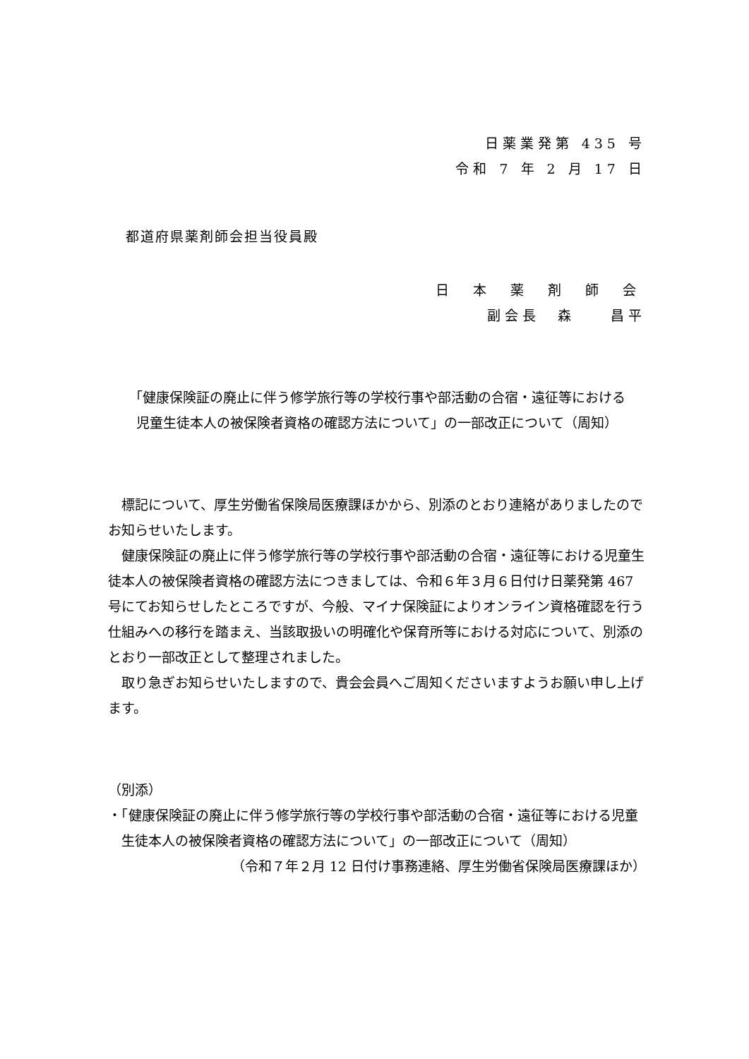日薬業発第 435 号
令和 7 年 2 月 17 日
都道府県薬剤師会担当役員殿
日 本 薬 剤 師 会
副会長　森　　昌平
「健康保険証の廃止に伴う修学旅行等の学校行事や部活動の合宿・遠征等における
児童生徒本人の被保険者資格の確認方法について」の一部改正について（周知）
標記について、厚生労働省保険局医療課ほかから、別添のとおり連絡がありましたのでお知らせいたします。
健康保険証の廃止に伴う修学旅行等の学校行事や部活動の合宿・遠征等における児童生徒本人の被保険者資格の確認方法につきましては、令和６年３月６日付け日薬発第 467 号にてお知らせしたところですが、今般、マイナ保険証によりオンライン資格確認を行う仕組みへの移行を踏まえ、当該取扱いの明確化や保育所等における対応について、別添のとおり一部改正として整理されました。
取り急ぎお知らせいたしますので、貴会会員へご周知くださいますようお願い申し上げます。
（別添）
・「健康保険証の廃止に伴う修学旅行等の学校行事や部活動の合宿・遠征等における児童生徒本人の被保険者資格の確認方法について」の一部改正について（周知）
（令和７年２月 12 日付け事務連絡、厚生労働省保険局医療課ほか）